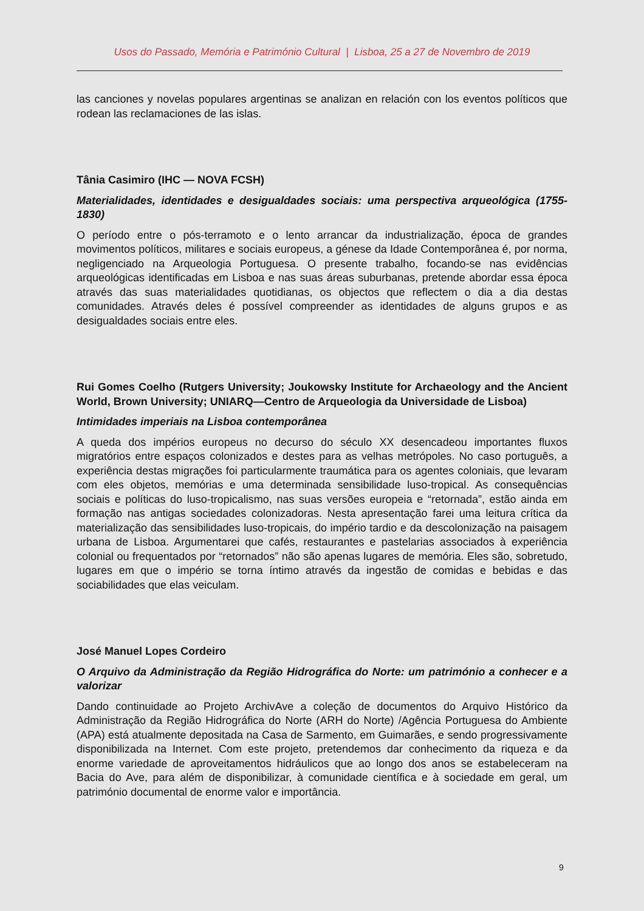Usos do Passado, Memória e Património Cultural | Lisboa, 25 a 27 de Novembro de 2019
las canciones y novelas populares argentinas se analizan en relación con los eventos políticos que rodean las reclamaciones de las islas.
Tânia Casimiro (IHC — NOVA FCSH)
Materialidades, identidades e desigualdades sociais: uma perspectiva arqueológica (1755-1830)
O período entre o pós-terramoto e o lento arrancar da industrialização, época de grandes movimentos políticos, militares e sociais europeus, a génese da Idade Contemporânea é, por norma, negligenciado na Arqueologia Portuguesa. O presente trabalho, focando-se nas evidências arqueológicas identificadas em Lisboa e nas suas áreas suburbanas, pretende abordar essa época através das suas materialidades quotidianas, os objectos que reflectem o dia a dia destas comunidades. Através deles é possível compreender as identidades de alguns grupos e as desigualdades sociais entre eles.
Rui Gomes Coelho (Rutgers University; Joukowsky Institute for Archaeology and the Ancient World, Brown University; UNIARQ—Centro de Arqueologia da Universidade de Lisboa)
Intimidades imperiais na Lisboa contemporânea
A queda dos impérios europeus no decurso do século XX desencadeou importantes fluxos migratórios entre espaços colonizados e destes para as velhas metrópoles. No caso português, a experiência destas migrações foi particularmente traumática para os agentes coloniais, que levaram com eles objetos, memórias e uma determinada sensibilidade luso-tropical. As consequências sociais e políticas do luso-tropicalismo, nas suas versões europeia e “retornada”, estão ainda em formação nas antigas sociedades colonizadoras. Nesta apresentação farei uma leitura crítica da materialização das sensibilidades luso-tropicais, do império tardio e da descolonização na paisagem urbana de Lisboa. Argumentarei que cafés, restaurantes e pastelarias associados à experiência colonial ou frequentados por “retornados” não são apenas lugares de memória. Eles são, sobretudo, lugares em que o império se torna íntimo através da ingestão de comidas e bebidas e das sociabilidades que elas veiculam.
José Manuel Lopes Cordeiro
O Arquivo da Administração da Região Hidrográfica do Norte: um património a conhecer e a valorizar
Dando continuidade ao Projeto ArchivAve a coleção de documentos do Arquivo Histórico da Administração da Região Hidrográfica do Norte (ARH do Norte) /Agência Portuguesa do Ambiente (APA) está atualmente depositada na Casa de Sarmento, em Guimarães, e sendo progressivamente disponibilizada na Internet. Com este projeto, pretendemos dar conhecimento da riqueza e da enorme variedade de aproveitamentos hidráulicos que ao longo dos anos se estabeleceram na Bacia do Ave, para além de disponibilizar, à comunidade científica e à sociedade em geral, um património documental de enorme valor e importância.
9